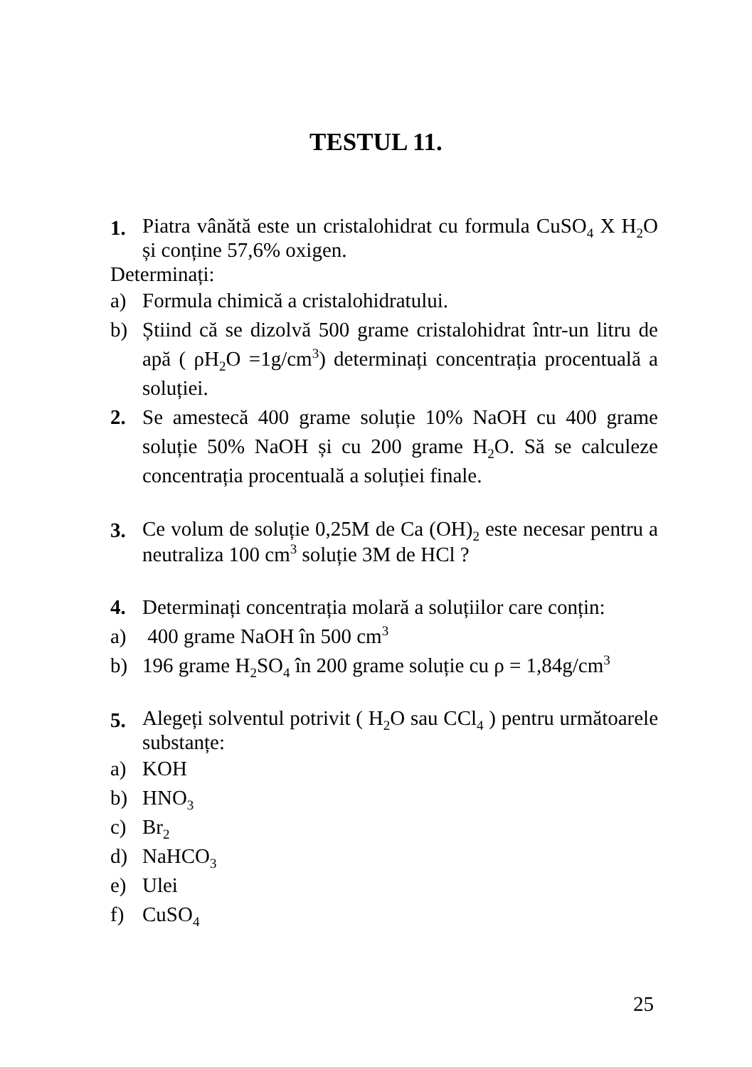TESTUL 11.
1.
Piatra vânătă este un cristalohidrat cu formula CuSO<sub>4</sub> X H<sub>2</sub>O și conține 57,6% oxigen.
Determinați:
a) Formula chimică a cristalohidratului.
b) Știind că se dizolvă 500 grame cristalohidrat într-un litru de apă ( ρH<sub>2</sub>O =1g/cm<sup>3</sup>) determinați concentrația procentuală a soluției.
2. Se amestecă 400 grame soluție 10% NaOH cu 400 grame soluție 50% NaOH și cu 200 grame H<sub>2</sub>O. Să se calculeze concentrația procentuală a soluției finale.
3.
Ce volum de soluție 0,25M de Ca (OH)<sub>2</sub> este necesar pentru a neutraliza 100 cm<sup>3</sup> soluție 3M de HCl ?
4. Determinați concentrația molară a soluțiilor care conțin:
a) 400 grame NaOH în 500 cm<sup>3</sup>
b) 196 grame H<sub>2</sub>SO<sub>4</sub> în 200 grame soluție cu ρ = 1,84g/cm<sup>3</sup>
5.
Alegeți solventul potrivit ( H<sub>2</sub>O sau CCl<sub>4</sub> ) pentru următoarele substanțe:
a) KOH
b) HNO<sub>3</sub>
c) Br<sub>2</sub>
d) NaHCO<sub>3</sub>
e) Ulei
f) CuSO<sub>4</sub>
25